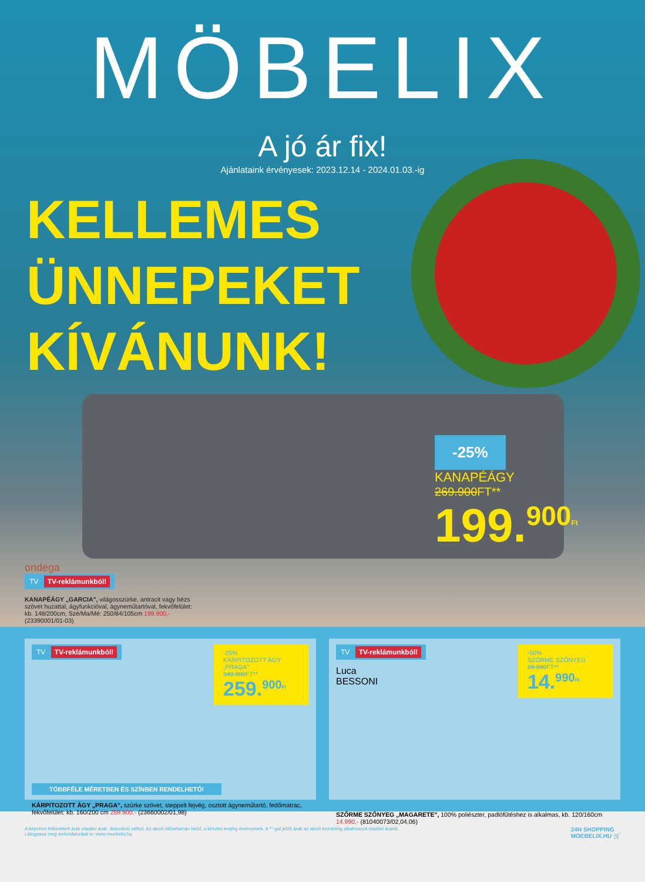MÖBELIX
A jó ár fix!
Ajánlataink érvényesek: 2023.12.14 - 2024.01.03.-ig
KELLEMES
ÜNNEPEKET
KÍVÁNUNK!
-25%
KANAPÉÁGY
269.900FT**
199.<sup>900</sup><sup>Ft</sup>
ondega
TV TV-reklámunkból!
KANAPÉÁGY „GARCIA", világosszürke, antracit vagy bézs szövet huzattal, ágyfunkcióval, ágyneműtartóval, fekvőfelület: kb. 148/200cm, Szé/Ma/Mé: 250/84/105cm 199.900,- (23390001/01-03)
TV TV-reklámunkból!
-25%
KÁRPITOZOTT ÁGY „PRAGA"
349.900FT**
259.<sup>900</sup><sup>Ft</sup>
TÖBBFÉLE MÉRETBEN ÉS SZÍNBEN RENDELHETŐ!
KÁRPITOZOTT ÁGY „PRAGA", szürke szövet, steppelt fejvég, osztott ágyneműtartó, fedőmatrac, fekvőfelület: kb. 160/200 cm 259.900,- (23660002/01,98)
TV TV-reklámunkból!
Luca
BESSONI
-50%
SZŐRME SZŐNYEG
29.990FT**
14.<sup>990</sup><sup>Ft</sup>
SZŐRME SZŐNYEG „MAGARETE", 100% poliészter, padlófűtéshez is alkalmas, kb. 120/160cm 14.990,- (81040073/02,04,06)
A képeken feltüntetett árak eladási árak, dekoráció nélkül. Az akció időtartamán belül, a készlet erejéig érvényesek. A **-gal jelölt árak az akció kezdetéig alkalmazott eladási áraink.
Látogassa meg weboldalunkat is: www.moebelix.hu
24H SHOPPING
MOEBELIX.HU 🛒